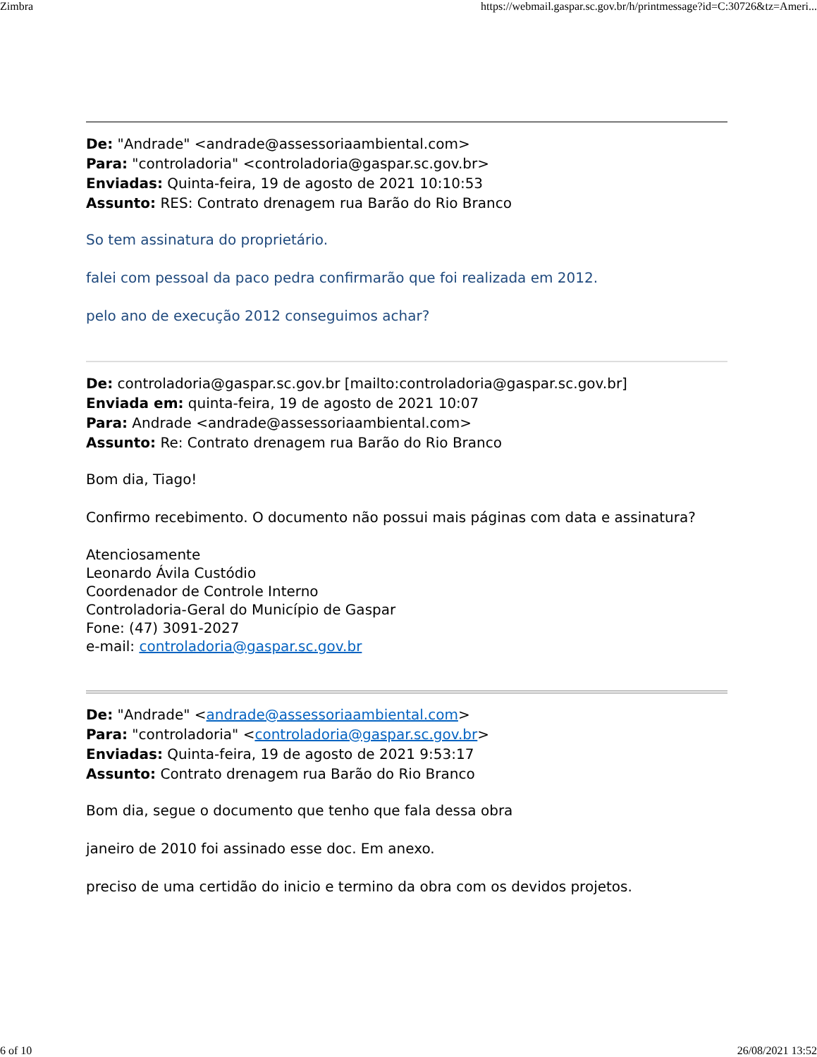Zimbra https://webmail.gaspar.sc.gov.br/h/printmessage?id=C:30726&tz=Ameri...
De: "Andrade" <andrade@assessoriaambiental.com>
Para: "controladoria" <controladoria@gaspar.sc.gov.br>
Enviadas: Quinta-feira, 19 de agosto de 2021 10:10:53
Assunto: RES: Contrato drenagem rua Barão do Rio Branco
So tem assinatura do proprietário.
falei com pessoal da paco pedra confirmarão que foi realizada em 2012.
pelo ano de execução 2012 conseguimos achar?
De: controladoria@gaspar.sc.gov.br [mailto:controladoria@gaspar.sc.gov.br]
Enviada em: quinta-feira, 19 de agosto de 2021 10:07
Para: Andrade <andrade@assessoriaambiental.com>
Assunto: Re: Contrato drenagem rua Barão do Rio Branco
Bom dia, Tiago!
Confirmo recebimento. O documento não possui mais páginas com data e assinatura?
Atenciosamente
Leonardo Ávila Custódio
Coordenador de Controle Interno
Controladoria-Geral do Município de Gaspar
Fone: (47) 3091-2027
e-mail: controladoria@gaspar.sc.gov.br
De: "Andrade" <andrade@assessoriaambiental.com>
Para: "controladoria" <controladoria@gaspar.sc.gov.br>
Enviadas: Quinta-feira, 19 de agosto de 2021 9:53:17
Assunto: Contrato drenagem rua Barão do Rio Branco
Bom dia, segue o documento que tenho que fala dessa obra
janeiro de 2010 foi assinado esse doc. Em anexo.
preciso de uma certidão do inicio e termino da obra com os devidos projetos.
6 of 10 26/08/2021 13:52